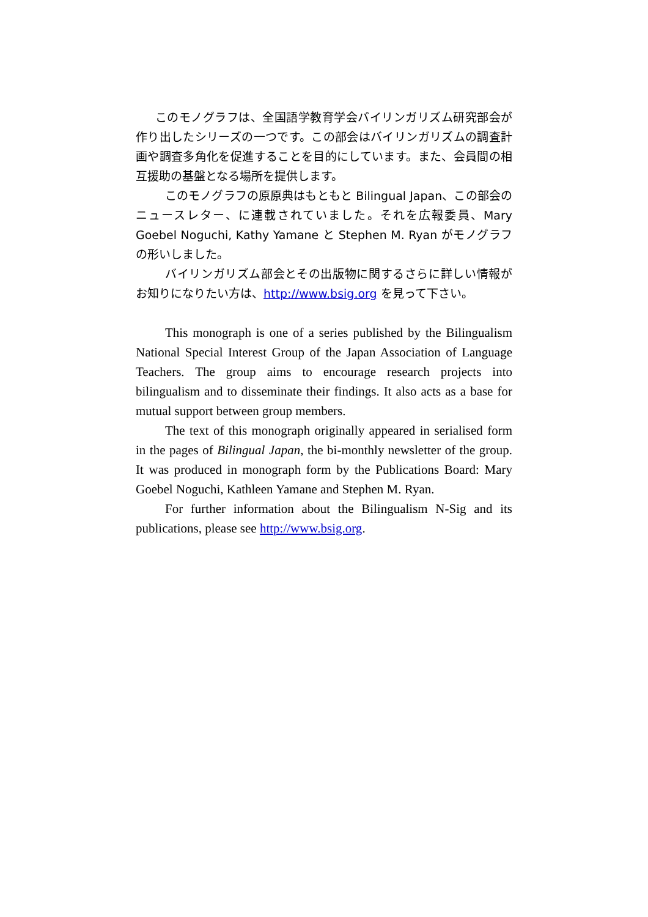このモノグラフは、全国語学教育学会バイリンガリズム研究部会が作り出したシリーズの一つです。この部会はバイリンガリズムの調査計画や調査多角化を促進することを目的にしています。また、会員間の相互援助の基盤となる場所を提供します。
このモノグラフの原原典はもともと Bilingual Japan、この部会のニュースレター、に連載されていました。それを広報委員、Mary Goebel Noguchi, Kathy Yamane と Stephen M. Ryan がモノグラフの形いしました。
バイリンガリズム部会とその出版物に関するさらに詳しい情報がお知りになりたい方は、http://www.bsig.org を見って下さい。
This monograph is one of a series published by the Bilingualism National Special Interest Group of the Japan Association of Language Teachers. The group aims to encourage research projects into bilingualism and to disseminate their findings. It also acts as a base for mutual support between group members.
The text of this monograph originally appeared in serialised form in the pages of Bilingual Japan, the bi-monthly newsletter of the group. It was produced in monograph form by the Publications Board: Mary Goebel Noguchi, Kathleen Yamane and Stephen M. Ryan.
For further information about the Bilingualism N-Sig and its publications, please see http://www.bsig.org.